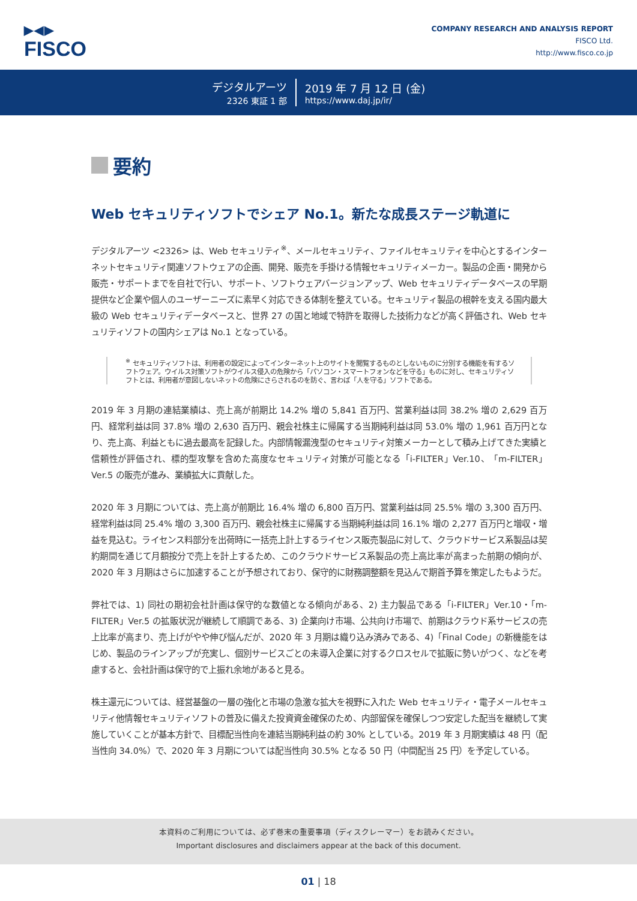▶◀▶
FISCO
COMPANY RESEARCH AND ANALYSIS REPORT
FISCO Ltd.
http://www.fisco.co.jp
デジタルアーツ
2326 東証 1 部
2019 年 7 月 12 日 (金)
https://www.daj.jp/ir/
要約
Web セキュリティソフトでシェア No.1。新たな成長ステージ軌道に
デジタルアーツ <2326> は、Web セキュリティ<sup>※</sup>、メールセキュリティ、ファイルセキュリティを中心とするインターネットセキュリティ関連ソフトウェアの企画、開発、販売を手掛ける情報セキュリティメーカー。製品の企画・開発から販売・サポートまでを自社で行い、サポート、ソフトウェアバージョンアップ、Web セキュリティデータベースの早期提供など企業や個人のユーザーニーズに素早く対応できる体制を整えている。セキュリティ製品の根幹を支える国内最大級の Web セキュリティデータベースと、世界 27 の国と地域で特許を取得した技術力などが高く評価され、Web セキュリティソフトの国内シェアは No.1 となっている。
<sup>※</sup> セキュリティソフトは、利用者の設定によってインターネット上のサイトを閲覧するものとしないものに分別する機能を有するソフトウェア。ウイルス対策ソフトがウイルス侵入の危険から「パソコン・スマートフォンなどを守る」ものに対し、セキュリティソフトとは、利用者が意図しないネットの危険にさらされるのを防ぐ、言わば「人を守る」ソフトである。
2019 年 3 月期の連結業績は、売上高が前期比 14.2% 増の 5,841 百万円、営業利益は同 38.2% 増の 2,629 百万円、経常利益は同 37.8% 増の 2,630 百万円、親会社株主に帰属する当期純利益は同 53.0% 増の 1,961 百万円となり、売上高、利益ともに過去最高を記録した。内部情報漏洩型のセキュリティ対策メーカーとして積み上げてきた実績と信頼性が評価され、標的型攻撃を含めた高度なセキュリティ対策が可能となる「i-FILTER」Ver.10、「m-FILTER」Ver.5 の販売が進み、業績拡大に貢献した。
2020 年 3 月期については、売上高が前期比 16.4% 増の 6,800 百万円、営業利益は同 25.5% 増の 3,300 百万円、経常利益は同 25.4% 増の 3,300 百万円、親会社株主に帰属する当期純利益は同 16.1% 増の 2,277 百万円と増収・増益を見込む。ライセンス料部分を出荷時に一括売上計上するライセンス販売製品に対して、クラウドサービス系製品は契約期間を通じて月額按分で売上を計上するため、このクラウドサービス系製品の売上高比率が高まった前期の傾向が、2020 年 3 月期はさらに加速することが予想されており、保守的に財務調整額を見込んで期首予算を策定したもようだ。
弊社では、1) 同社の期初会社計画は保守的な数値となる傾向がある、2) 主力製品である「i-FILTER」Ver.10・「m-FILTER」Ver.5 の拡販状況が継続して順調である、3) 企業向け市場、公共向け市場で、前期はクラウド系サービスの売上比率が高まり、売上げがやや伸び悩んだが、2020 年 3 月期は織り込み済みである、4)「Final Code」の新機能をはじめ、製品のラインアップが充実し、個別サービスごとの未導入企業に対するクロスセルで拡販に勢いがつく、などを考慮すると、会社計画は保守的で上振れ余地があると見る。
株主還元については、経営基盤の一層の強化と市場の急激な拡大を視野に入れた Web セキュリティ・電子メールセキュリティ他情報セキュリティソフトの普及に備えた投資資金確保のため、内部留保を確保しつつ安定した配当を継続して実施していくことが基本方針で、目標配当性向を連結当期純利益の約 30% としている。2019 年 3 月期実績は 48 円（配当性向 34.0%）で、2020 年 3 月期については配当性向 30.5% となる 50 円（中間配当 25 円）を予定している。
本資料のご利用については、必ず巻末の重要事項（ディスクレーマー）をお読みください。
Important disclosures and disclaimers appear at the back of this document.
01 | 18